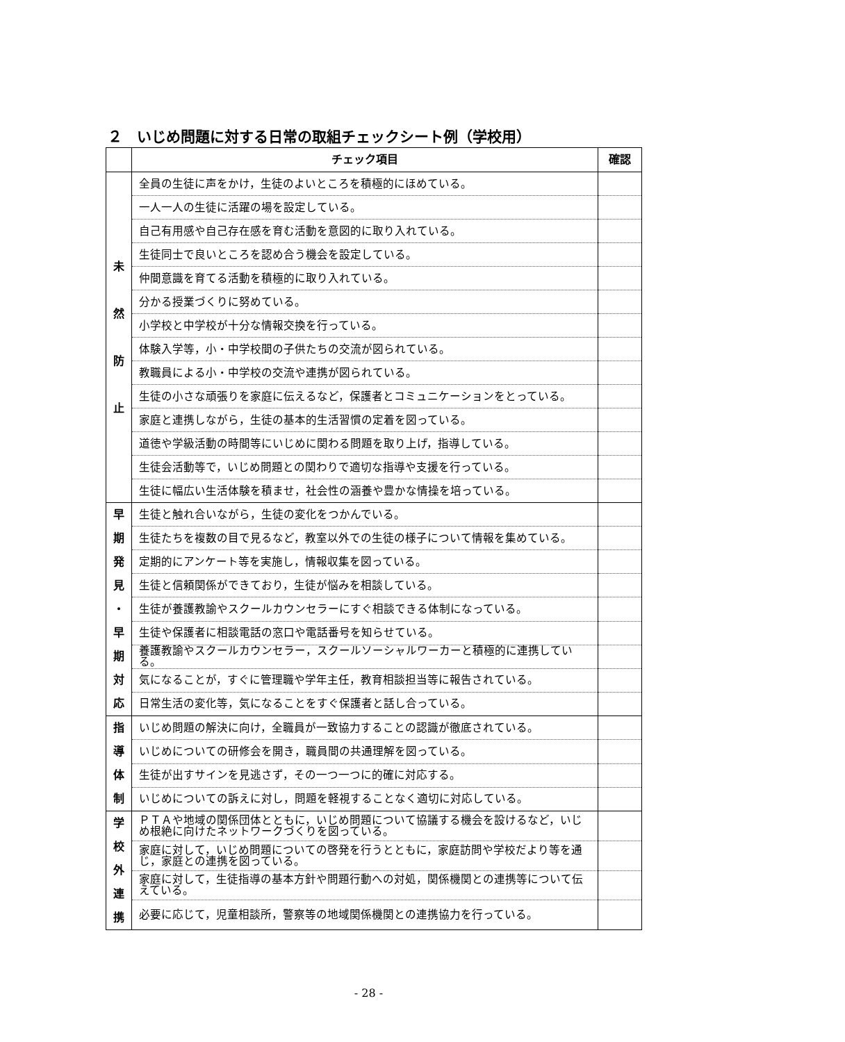２　いじめ問題に対する日常の取組チェックシート例（学校用）
| | チェック項目 | 確認 |
| --- | --- | --- |
| 未 然 防 止 | 全員の生徒に声をかけ，生徒のよいところを積極的にほめている。 | |
| | 一人一人の生徒に活躍の場を設定している。 | |
| | 自己有用感や自己存在感を育む活動を意図的に取り入れている。 | |
| | 生徒同士で良いところを認め合う機会を設定している。 | |
| | 仲間意識を育てる活動を積極的に取り入れている。 | |
| | 分かる授業づくりに努めている。 | |
| | 小学校と中学校が十分な情報交換を行っている。 | |
| | 体験入学等，小・中学校間の子供たちの交流が図られている。 | |
| | 教職員による小・中学校の交流や連携が図られている。 | |
| | 生徒の小さな頑張りを家庭に伝えるなど，保護者とコミュニケーションをとっている。 | |
| | 家庭と連携しながら，生徒の基本的生活習慣の定着を図っている。 | |
| | 道徳や学級活動の時間等にいじめに関わる問題を取り上げ，指導している。 | |
| | 生徒会活動等で，いじめ問題との関わりで適切な指導や支援を行っている。 | |
| | 生徒に幅広い生活体験を積ませ，社会性の涵養や豊かな情操を培っている。 | |
| 早 期 発 見 ・ 早 期 対 応 | 生徒と触れ合いながら，生徒の変化をつかんでいる。 | |
| | 生徒たちを複数の目で見るなど，教室以外での生徒の様子について情報を集めている。 | |
| | 定期的にアンケート等を実施し，情報収集を図っている。 | |
| | 生徒と信頼関係ができており，生徒が悩みを相談している。 | |
| | 生徒が養護教諭やスクールカウンセラーにすぐ相談できる体制になっている。 | |
| | 生徒や保護者に相談電話の窓口や電話番号を知らせている。 | |
| | 養護教諭やスクールカウンセラー，スクールソーシャルワーカーと積極的に連携している。 | |
| | 気になることが，すぐに管理職や学年主任，教育相談担当等に報告されている。 | |
| | 日常生活の変化等，気になることをすぐ保護者と話し合っている。 | |
| 指 導 体 制 | いじめ問題の解決に向け，全職員が一致協力することの認識が徹底されている。 | |
| | いじめについての研修会を開き，職員間の共通理解を図っている。 | |
| | 生徒が出すサインを見逃さず，その一つ一つに的確に対応する。 | |
| | いじめについての訴えに対し，問題を軽視することなく適切に対応している。 | |
| 学 校 外 連 携 | ＰＴＡや地域の関係団体とともに，いじめ問題について協議する機会を設けるなど，いじめ根絶に向けたネットワークづくりを図っている。 | |
| | 家庭に対して，いじめ問題についての啓発を行うとともに，家庭訪問や学校だより等を通じ，家庭との連携を図っている。 | |
| | 家庭に対して，生徒指導の基本方針や問題行動への対処，関係機関との連携等について伝えている。 | |
| | 必要に応じて，児童相談所，警察等の地域関係機関との連携協力を行っている。 | |
- 28 -